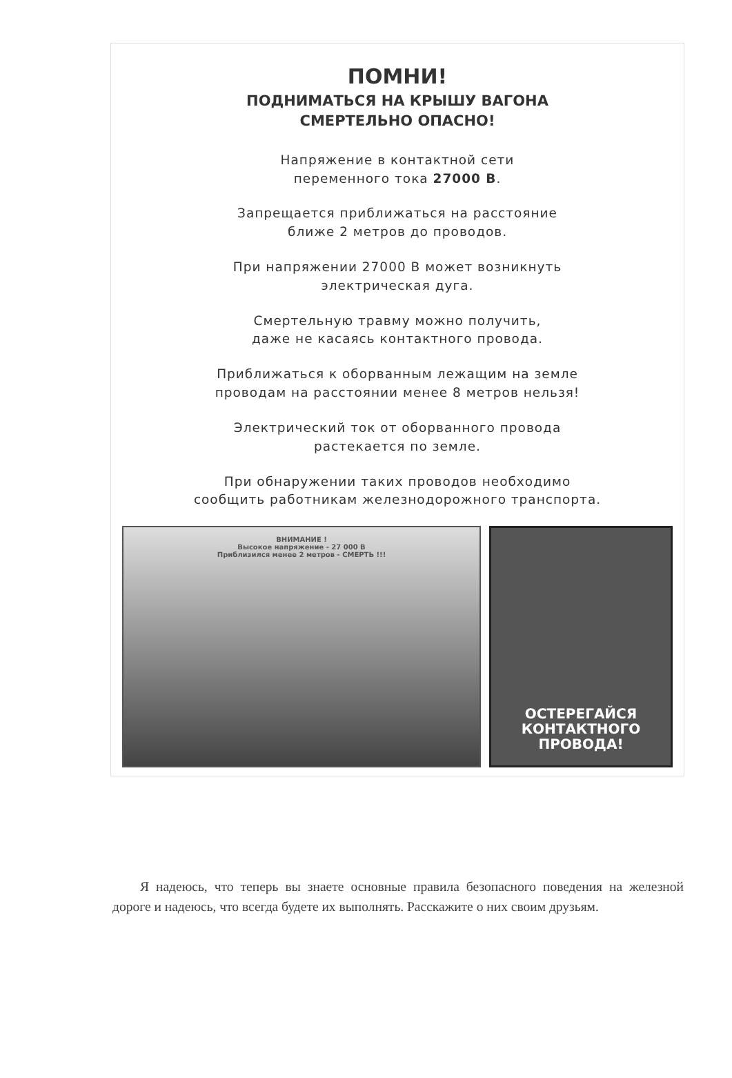ПОМНИ!
ПОДНИМАТЬСЯ НА КРЫШУ ВАГОНА
СМЕРТЕЛЬНО ОПАСНО!
Напряжение в контактной сети
переменного тока 27000 В.
Запрещается приближаться на расстояние
ближе 2 метров до проводов.
При напряжении 27000 В может возникнуть
электрическая дуга.
Смертельную травму можно получить,
даже не касаясь контактного провода.
Приближаться к оборванным лежащим на земле
проводам на расстоянии менее 8 метров нельзя!
Электрический ток от оборванного провода
растекается по земле.
При обнаружении таких проводов необходимо
сообщить работникам железнодорожного транспорта.
ВНИМАНИЕ !
Высокое напряжение - 27 000 В
Приблизился менее 2 метров - СМЕРТЬ !!!
ОСТЕРЕГАЙСЯ
КОНТАКТНОГО
ПРОВОДА!
Я надеюсь, что теперь вы знаете основные правила безопасного поведения на железной дороге и надеюсь, что всегда будете их выполнять. Расскажите о них своим друзьям.